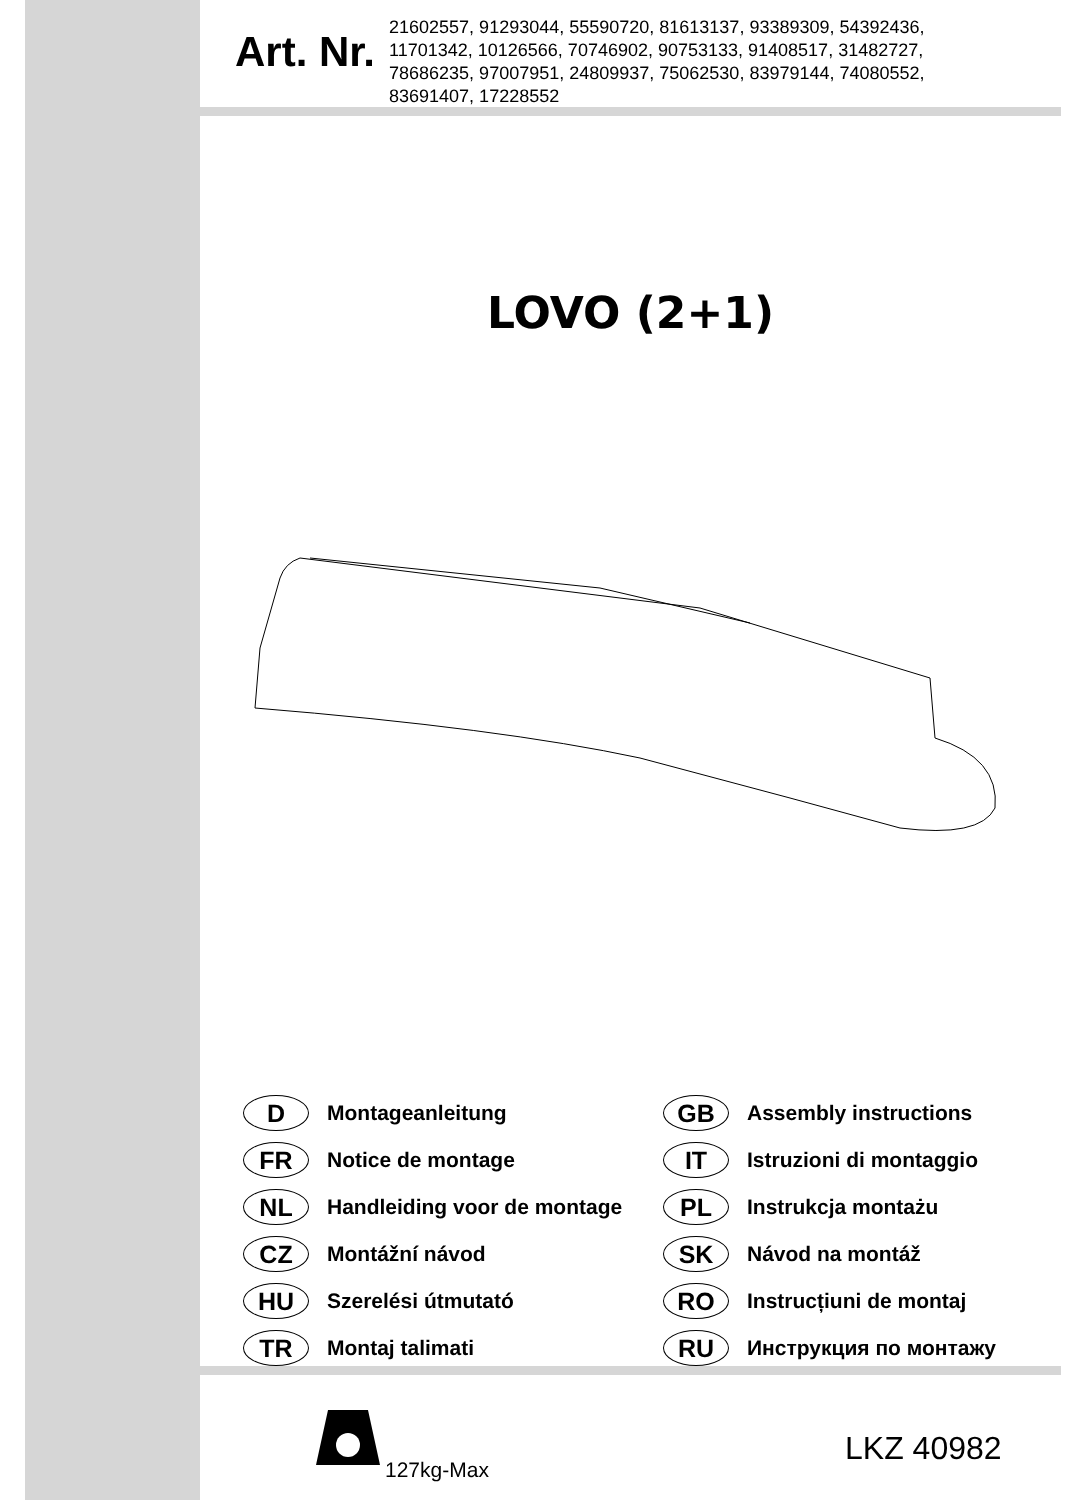Art. Nr.
21602557, 91293044, 55590720, 81613137, 93389309, 54392436,
11701342, 10126566, 70746902, 90753133, 91408517, 31482727,
78686235, 97007951, 24809937, 75062530, 83979144, 74080552,
83691407, 17228552
LOVO (2+1)
D Montageanleitung
GB Assembly instructions
FR Notice de montage
IT Istruzioni di montaggio
NL Handleiding voor de montage
PL Instrukcja montażu
CZ Montážní návod
SK Návod na montáž
HU Szerelési útmutató
RO Instrucțiuni de montaj
TR Montaj talimati
RU Инструкция по монтажу
127kg-Max
LKZ 40982